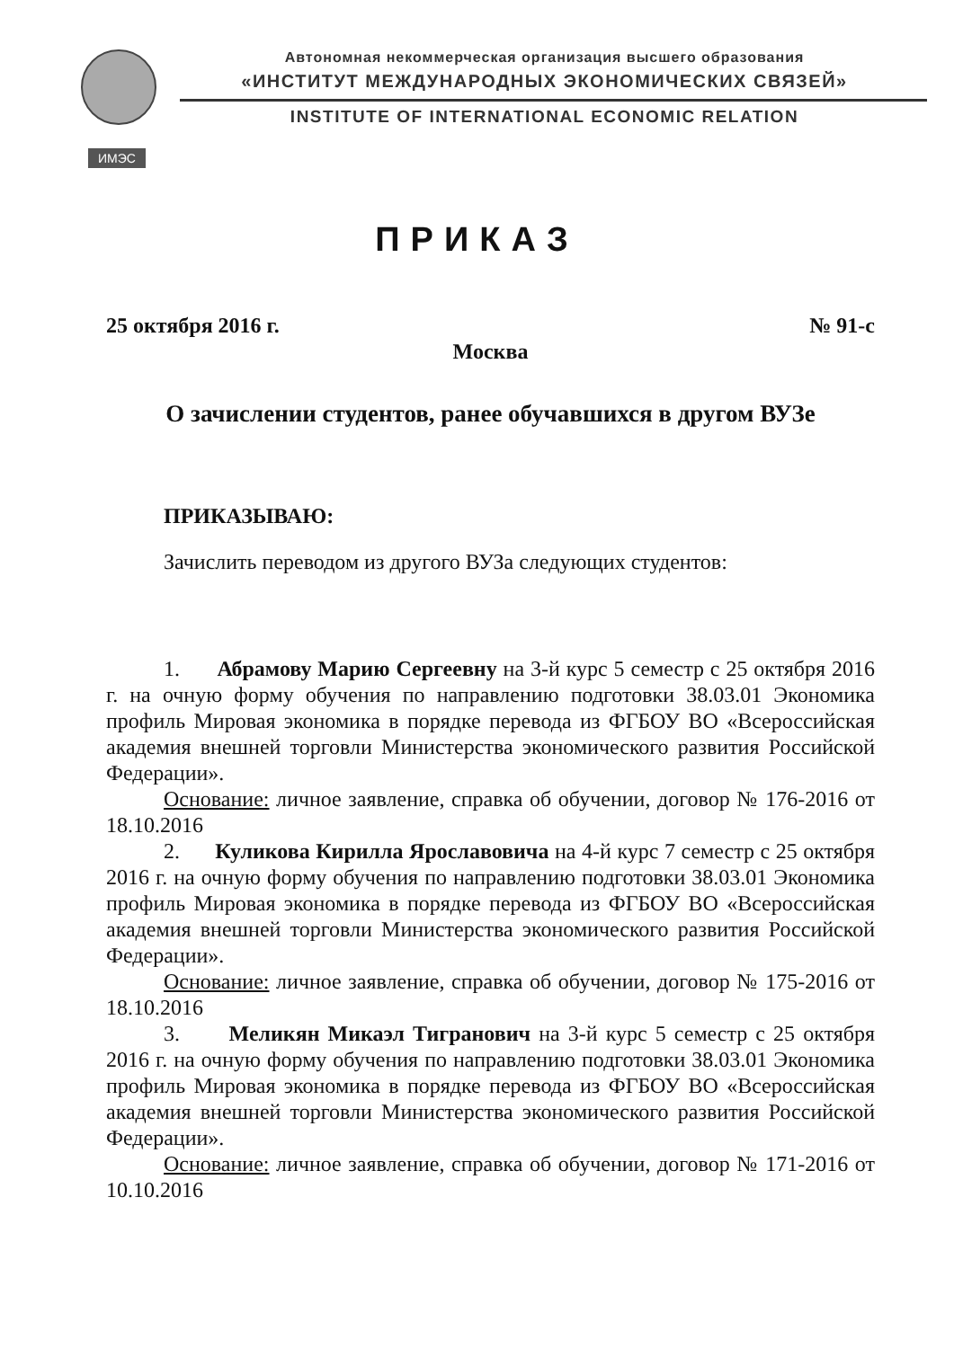ИМЭС
Автономная некоммерческая организация высшего образования
«ИНСТИТУТ МЕЖДУНАРОДНЫХ ЭКОНОМИЧЕСКИХ СВЯЗЕЙ»
INSTITUTE OF INTERNATIONAL ECONOMIC RELATION
ПРИКАЗ
25 октября 2016 г. № 91-с
Москва
О зачислении студентов, ранее обучавшихся в другом ВУЗе
ПРИКАЗЫВАЮ:
Зачислить переводом из другого ВУЗа следующих студентов:
1. Абрамову Марию Сергеевну на 3-й курс 5 семестр с 25 октября 2016 г. на очную форму обучения по направлению подготовки 38.03.01 Экономика профиль Мировая экономика в порядке перевода из ФГБОУ ВО «Всероссийская академия внешней торговли Министерства экономического развития Российской Федерации».
Основание: личное заявление, справка об обучении, договор № 176-2016 от 18.10.2016
2. Куликова Кирилла Ярославовича на 4-й курс 7 семестр с 25 октября 2016 г. на очную форму обучения по направлению подготовки 38.03.01 Экономика профиль Мировая экономика в порядке перевода из ФГБОУ ВО «Всероссийская академия внешней торговли Министерства экономического развития Российской Федерации».
Основание: личное заявление, справка об обучении, договор № 175-2016 от 18.10.2016
3. Меликян Микаэл Тигранович на 3-й курс 5 семестр с 25 октября 2016 г. на очную форму обучения по направлению подготовки 38.03.01 Экономика профиль Мировая экономика в порядке перевода из ФГБОУ ВО «Всероссийская академия внешней торговли Министерства экономического развития Российской Федерации».
Основание: личное заявление, справка об обучении, договор № 171-2016 от 10.10.2016